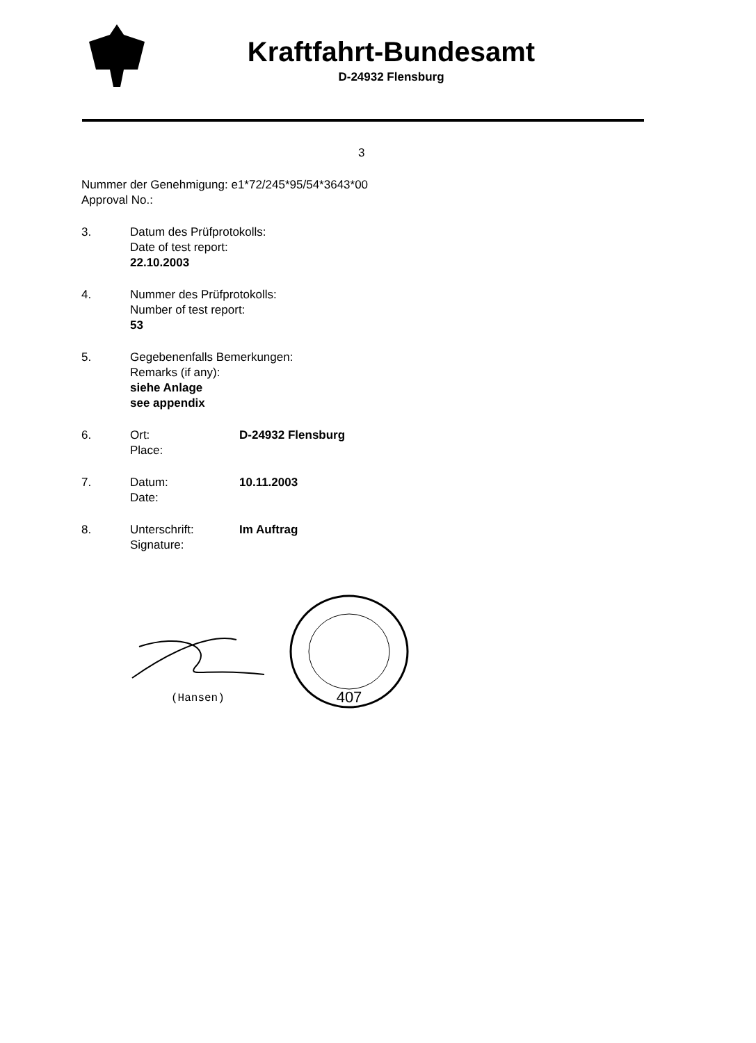Kraftfahrt-Bundesamt
D-24932 Flensburg
3
Nummer der Genehmigung: e1*72/245*95/54*3643*00
Approval No.:
3. Datum des Prüfprotokolls:
Date of test report:
22.10.2003
4. Nummer des Prüfprotokolls:
Number of test report:
53
5. Gegebenenfalls Bemerkungen:
Remarks (if any):
siehe Anlage
see appendix
6. Ort:
Place:
D-24932 Flensburg
7. Datum:
Date:
10.11.2003
8. Unterschrift:
Signature:
Im Auftrag
(Hansen)
407